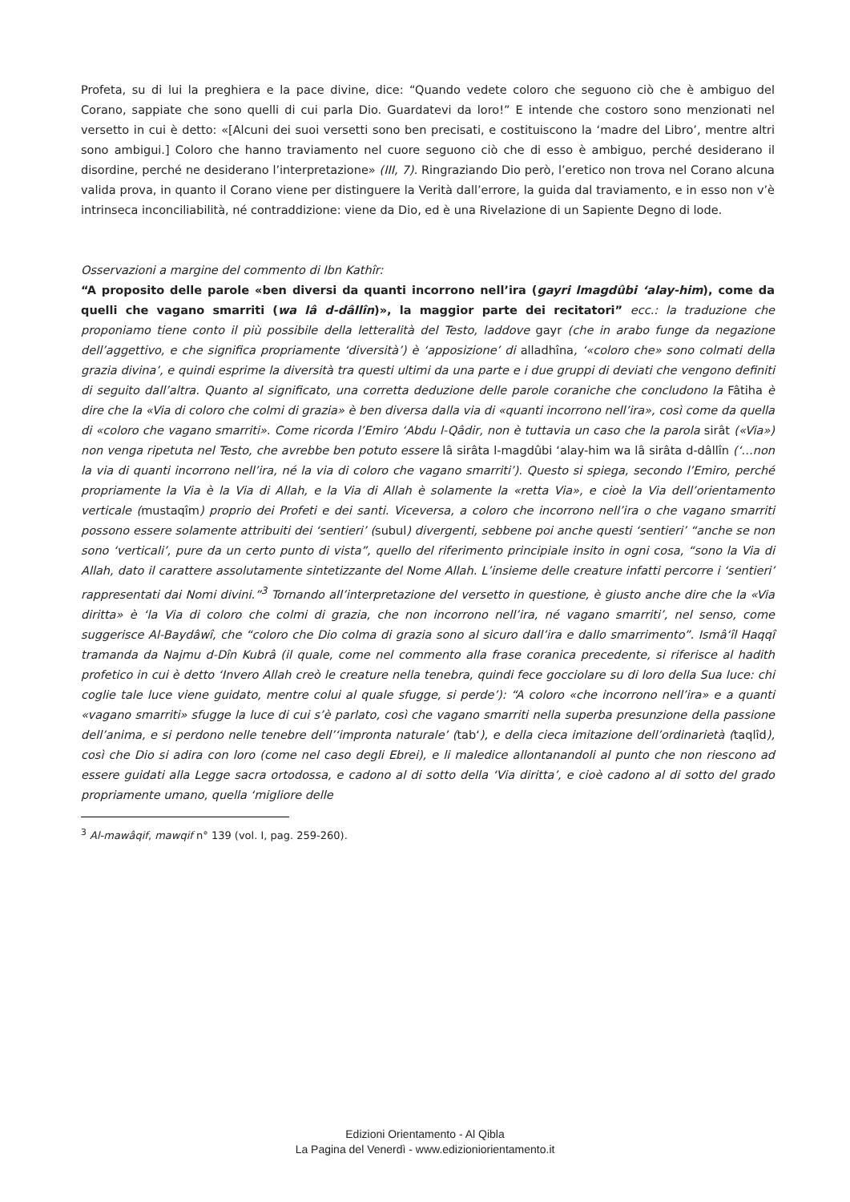Profeta, su di lui la preghiera e la pace divine, dice: “Quando vedete coloro che seguono ciò che è ambiguo del Corano, sappiate che sono quelli di cui parla Dio. Guardatevi da loro!” E intende che costoro sono menzionati nel versetto in cui è detto: «[Alcuni dei suoi versetti sono ben precisati, e costituiscono la ‘madre del Libro’, mentre altri sono ambigui.] Coloro che hanno traviamento nel cuore seguono ciò che di esso è ambiguo, perché desiderano il disordine, perché ne desiderano l’interpretazione» (III, 7). Ringraziando Dio però, l’eretico non trova nel Corano alcuna valida prova, in quanto il Corano viene per distinguere la Verità dall’errore, la guida dal traviamento, e in esso non v’è intrinseca inconciliabilità, né contraddizione: viene da Dio, ed è una Rivelazione di un Sapiente Degno di lode.
Osservazioni a margine del commento di Ibn Kathîr:
“A proposito delle parole «ben diversi da quanti incorrono nell’ira (gayri lmagdûbi ‘alay-him), come da quelli che vagano smarriti (wa lâ d-dâllîn)», la maggior parte dei recitatori” ecc.: la traduzione che proponiamo tiene conto il più possibile della letteralità del Testo, laddove gayr (che in arabo funge da negazione dell’aggettivo, e che significa propriamente ‘diversità’) è ‘apposizione’ di alladhîna, ‘«coloro che» sono colmati della grazia divina’, e quindi esprime la diversità tra questi ultimi da una parte e i due gruppi di deviati che vengono definiti di seguito dall’altra. Quanto al significato, una corretta deduzione delle parole coraniche che concludono la Fâtiha è dire che la «Via di coloro che colmi di grazia» è ben diversa dalla via di «quanti incorrono nell’ira», così come da quella di «coloro che vagano smarriti». Come ricorda l’Emiro ‘Abdu l-Qâdir, non è tuttavia un caso che la parola sirât («Via») non venga ripetuta nel Testo, che avrebbe ben potuto essere lâ sirâta l-magdûbi ‘alay-him wa lâ sirâta d-dâllîn (‘…non la via di quanti incorrono nell’ira, né la via di coloro che vagano smarriti’). Questo si spiega, secondo l’Emiro, perché propriamente la Via è la Via di Allah, e la Via di Allah è solamente la «retta Via», e cioè la Via dell’orientamento verticale (mustaqîm) proprio dei Profeti e dei santi. Viceversa, a coloro che incorrono nell’ira o che vagano smarriti possono essere solamente attribuiti dei ‘sentieri’ (subul) divergenti, sebbene poi anche questi ‘sentieri’ “anche se non sono ‘verticali’, pure da un certo punto di vista”, quello del riferimento principiale insito in ogni cosa, “sono la Via di Allah, dato il carattere assolutamente sintetizzante del Nome Allah. L’insieme delle creature infatti percorre i ‘sentieri’ rappresentati dai Nomi divini.”<sup>3</sup> Tornando all’interpretazione del versetto in questione, è giusto anche dire che la «Via diritta» è ‘la Via di coloro che colmi di grazia, che non incorrono nell’ira, né vagano smarriti’, nel senso, come suggerisce Al-Baydâwî, che “coloro che Dio colma di grazia sono al sicuro dall’ira e dallo smarrimento”. Ismâ‘îl Haqqî tramanda da Najmu d-Dîn Kubrâ (il quale, come nel commento alla frase coranica precedente, si riferisce al hadith profetico in cui è detto ‘Invero Allah creò le creature nella tenebra, quindi fece gocciolare su di loro della Sua luce: chi coglie tale luce viene guidato, mentre colui al quale sfugge, si perde’): “A coloro «che incorrono nell’ira» e a quanti «vagano smarriti» sfugge la luce di cui s’è parlato, così che vagano smarriti nella superba presunzione della passione dell’anima, e si perdono nelle tenebre dell’‘impronta naturale’ (tab‘), e della cieca imitazione dell’ordinarietà (taqlîd), così che Dio si adira con loro (come nel caso degli Ebrei), e li maledice allontanandoli al punto che non riescono ad essere guidati alla Legge sacra ortodossa, e cadono al di sotto della ‘Via diritta’, e cioè cadono al di sotto del grado propriamente umano, quella ‘migliore delle
<sup>3</sup> Al-mawâqif, mawqif n° 139 (vol. I, pag. 259-260).
Edizioni Orientamento - Al Qibla
La Pagina del Venerdì - www.edizioniorientamento.it